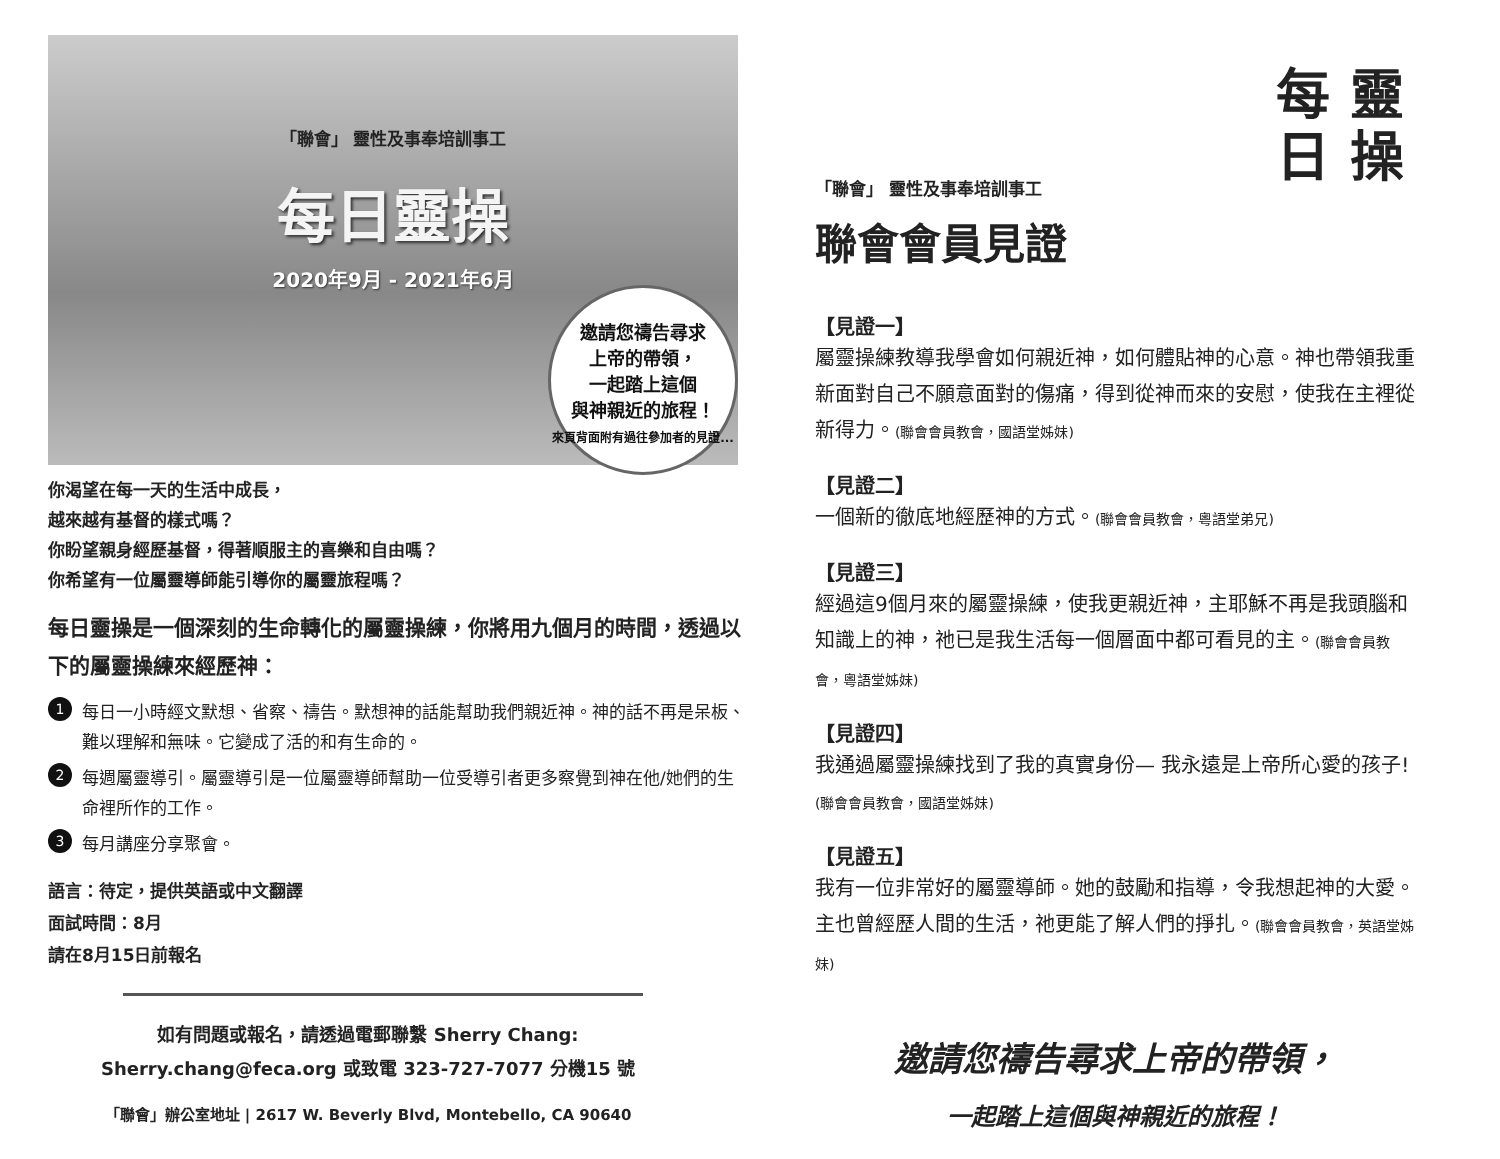「聯會」 靈性及事奉培訓事工
每日靈操
2020年9月 - 2021年6月
邀請您禱告尋求
上帝的帶領，
一起踏上這個
與神親近的旅程！
來頁背面附有過往參加者的見證...
你渴望在每一天的生活中成長，
越來越有基督的樣式嗎？
你盼望親身經歷基督，得著順服主的喜樂和自由嗎？
你希望有一位屬靈導師能引導你的屬靈旅程嗎？
每日靈操是一個深刻的生命轉化的屬靈操練，你將用九個月的時間，透過以下的屬靈操練來經歷神：
1
每日一小時經文默想、省察、禱告。默想神的話能幫助我們親近神。神的話不再是呆板、難以理解和無味。它變成了活的和有生命的。
2
每週屬靈導引。屬靈導引是一位屬靈導師幫助一位受導引者更多察覺到神在他/她們的生命裡所作的工作。
3
每月講座分享聚會。
語言：待定，提供英語或中文翻譯
面試時間：8月
請在8月15日前報名
如有問題或報名，請透過電郵聯繫 Sherry Chang:
Sherry.chang@feca.org 或致電 323-727-7077 分機15 號
「聯會」辦公室地址 | 2617 W. Beverly Blvd, Montebello, CA 90640
每
日 靈
操
「聯會」 靈性及事奉培訓事工
聯會會員見證
【見證一】
屬靈操練教導我學會如何親近神，如何體貼神的心意。神也帶領我重新面對自己不願意面對的傷痛，得到從神而來的安慰，使我在主裡從新得力。(聯會會員教會，國語堂姊妹)
【見證二】
一個新的徹底地經歷神的方式。(聯會會員教會，粵語堂弟兄)
【見證三】
經過這9個月來的屬靈操練，使我更親近神，主耶穌不再是我頭腦和知識上的神，祂已是我生活每一個層面中都可看見的主。(聯會會員教會，粵語堂姊妹)
【見證四】
我通過屬靈操練找到了我的真實身份— 我永遠是上帝所心愛的孩子!(聯會會員教會，國語堂姊妹)
【見證五】
我有一位非常好的屬靈導師。她的鼓勵和指導，令我想起神的大愛。主也曾經歷人間的生活，祂更能了解人們的掙扎。(聯會會員教會，英語堂姊妹)
邀請您禱告尋求上帝的帶領，
一起踏上這個與神親近的旅程！